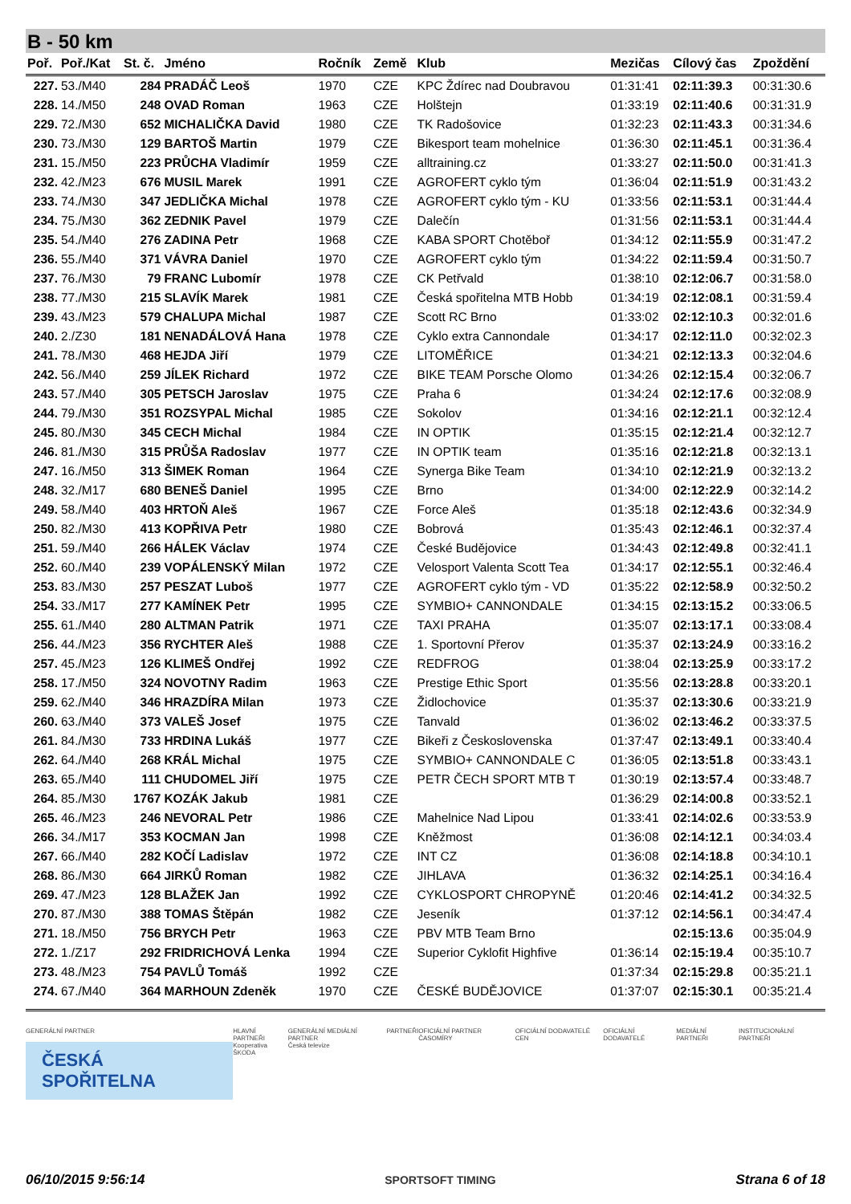B - 50 km
| Poř. | Poř./Kat | St. č. | Jméno | Ročník | Země | Klub | Mezičas | Cílový čas | Zpoždění |
| --- | --- | --- | --- | --- | --- | --- | --- | --- | --- |
| 227. | 53./M40 | 284 | PRADÁČ Leoš | 1970 | CZE | KPC Ždírec nad Doubravou | 01:31:41 | 02:11:39.3 | 00:31:30.6 |
| 228. | 14./M50 | 248 | OVAD Roman | 1963 | CZE | Holštejn | 01:33:19 | 02:11:40.6 | 00:31:31.9 |
| 229. | 72./M30 | 652 | MICHALIČKA David | 1980 | CZE | TK Radošovice | 01:32:23 | 02:11:43.3 | 00:31:34.6 |
| 230. | 73./M30 | 129 | BARTOŠ Martin | 1979 | CZE | Bikesport team mohelnice | 01:36:30 | 02:11:45.1 | 00:31:36.4 |
| 231. | 15./M50 | 223 | PRŮCHA Vladimír | 1959 | CZE | alltraining.cz | 01:33:27 | 02:11:50.0 | 00:31:41.3 |
| 232. | 42./M23 | 676 | MUSIL Marek | 1991 | CZE | AGROFERT cyklo tým | 01:36:04 | 02:11:51.9 | 00:31:43.2 |
| 233. | 74./M30 | 347 | JEDLIČKA Michal | 1978 | CZE | AGROFERT cyklo tým - KU | 01:33:56 | 02:11:53.1 | 00:31:44.4 |
| 234. | 75./M30 | 362 | ZEDNIK Pavel | 1979 | CZE | Dalečín | 01:31:56 | 02:11:53.1 | 00:31:44.4 |
| 235. | 54./M40 | 276 | ZADINA Petr | 1968 | CZE | KABA SPORT Chotěboř | 01:34:12 | 02:11:55.9 | 00:31:47.2 |
| 236. | 55./M40 | 371 | VÁVRA Daniel | 1970 | CZE | AGROFERT cyklo tým | 01:34:22 | 02:11:59.4 | 00:31:50.7 |
| 237. | 76./M30 | 79 | FRANC Lubomír | 1978 | CZE | CK Petřvald | 01:38:10 | 02:12:06.7 | 00:31:58.0 |
| 238. | 77./M30 | 215 | SLAVÍK Marek | 1981 | CZE | Česká spořitelna MTB Hobb | 01:34:19 | 02:12:08.1 | 00:31:59.4 |
| 239. | 43./M23 | 579 | CHALUPA Michal | 1987 | CZE | Scott RC Brno | 01:33:02 | 02:12:10.3 | 00:32:01.6 |
| 240. | 2./Z30 | 181 | NENADÁLOVÁ Hana | 1978 | CZE | Cyklo extra Cannondale | 01:34:17 | 02:12:11.0 | 00:32:02.3 |
| 241. | 78./M30 | 468 | HEJDA Jiří | 1979 | CZE | LITOMĚŘICE | 01:34:21 | 02:12:13.3 | 00:32:04.6 |
| 242. | 56./M40 | 259 | JÍLEK Richard | 1972 | CZE | BIKE TEAM Porsche Olomo | 01:34:26 | 02:12:15.4 | 00:32:06.7 |
| 243. | 57./M40 | 305 | PETSCH Jaroslav | 1975 | CZE | Praha 6 | 01:34:24 | 02:12:17.6 | 00:32:08.9 |
| 244. | 79./M30 | 351 | ROZSYPAL Michal | 1985 | CZE | Sokolov | 01:34:16 | 02:12:21.1 | 00:32:12.4 |
| 245. | 80./M30 | 345 | CECH Michal | 1984 | CZE | IN OPTIK | 01:35:15 | 02:12:21.4 | 00:32:12.7 |
| 246. | 81./M30 | 315 | PRŮŠA Radoslav | 1977 | CZE | IN OPTIK team | 01:35:16 | 02:12:21.8 | 00:32:13.1 |
| 247. | 16./M50 | 313 | ŠIMEK Roman | 1964 | CZE | Synerga Bike Team | 01:34:10 | 02:12:21.9 | 00:32:13.2 |
| 248. | 32./M17 | 680 | BENEŠ Daniel | 1995 | CZE | Brno | 01:34:00 | 02:12:22.9 | 00:32:14.2 |
| 249. | 58./M40 | 403 | HRTOŇ Aleš | 1967 | CZE | Force Aleš | 01:35:18 | 02:12:43.6 | 00:32:34.9 |
| 250. | 82./M30 | 413 | KOPŘIVA Petr | 1980 | CZE | Bobrová | 01:35:43 | 02:12:46.1 | 00:32:37.4 |
| 251. | 59./M40 | 266 | HÁLEK Václav | 1974 | CZE | České Budějovice | 01:34:43 | 02:12:49.8 | 00:32:41.1 |
| 252. | 60./M40 | 239 | VOPÁLENSKÝ Milan | 1972 | CZE | Velosport Valenta Scott Tea | 01:34:17 | 02:12:55.1 | 00:32:46.4 |
| 253. | 83./M30 | 257 | PESZAT Luboš | 1977 | CZE | AGROFERT cyklo tým - VD | 01:35:22 | 02:12:58.9 | 00:32:50.2 |
| 254. | 33./M17 | 277 | KAMÍNEK Petr | 1995 | CZE | SYMBIO+ CANNONDALE | 01:34:15 | 02:13:15.2 | 00:33:06.5 |
| 255. | 61./M40 | 280 | ALTMAN Patrik | 1971 | CZE | TAXI PRAHA | 01:35:07 | 02:13:17.1 | 00:33:08.4 |
| 256. | 44./M23 | 356 | RYCHTER Aleš | 1988 | CZE | 1. Sportovní Přerov | 01:35:37 | 02:13:24.9 | 00:33:16.2 |
| 257. | 45./M23 | 126 | KLIMEŠ Ondřej | 1992 | CZE | REDFROG | 01:38:04 | 02:13:25.9 | 00:33:17.2 |
| 258. | 17./M50 | 324 | NOVOTNY Radim | 1963 | CZE | Prestige Ethic Sport | 01:35:56 | 02:13:28.8 | 00:33:20.1 |
| 259. | 62./M40 | 346 | HRAZDÍRA Milan | 1973 | CZE | Židlochovice | 01:35:37 | 02:13:30.6 | 00:33:21.9 |
| 260. | 63./M40 | 373 | VALEŠ Josef | 1975 | CZE | Tanvald | 01:36:02 | 02:13:46.2 | 00:33:37.5 |
| 261. | 84./M30 | 733 | HRDINA Lukáš | 1977 | CZE | Bikeři z Československa | 01:37:47 | 02:13:49.1 | 00:33:40.4 |
| 262. | 64./M40 | 268 | KRÁL Michal | 1975 | CZE | SYMBIO+ CANNONDALE C | 01:36:05 | 02:13:51.8 | 00:33:43.1 |
| 263. | 65./M40 | 111 | CHUDOMEL Jiří | 1975 | CZE | PETR ČECH SPORT MTB T | 01:30:19 | 02:13:57.4 | 00:33:48.7 |
| 264. | 85./M30 | 1767 | KOZÁK Jakub | 1981 | CZE | | 01:36:29 | 02:14:00.8 | 00:33:52.1 |
| 265. | 46./M23 | 246 | NEVORAL Petr | 1986 | CZE | Mahelnice Nad Lipou | 01:33:41 | 02:14:02.6 | 00:33:53.9 |
| 266. | 34./M17 | 353 | KOCMAN Jan | 1998 | CZE | Kněžmost | 01:36:08 | 02:14:12.1 | 00:34:03.4 |
| 267. | 66./M40 | 282 | KOČÍ Ladislav | 1972 | CZE | INT CZ | 01:36:08 | 02:14:18.8 | 00:34:10.1 |
| 268. | 86./M30 | 664 | JIRKŮ Roman | 1982 | CZE | JIHLAVA | 01:36:32 | 02:14:25.1 | 00:34:16.4 |
| 269. | 47./M23 | 128 | BLAŽEK Jan | 1992 | CZE | CYKLOSPORT CHROPYNĚ | 01:20:46 | 02:14:41.2 | 00:34:32.5 |
| 270. | 87./M30 | 388 | TOMAS Štěpán | 1982 | CZE | Jeseník | 01:37:12 | 02:14:56.1 | 00:34:47.4 |
| 271. | 18./M50 | 756 | BRYCH Petr | 1963 | CZE | PBV MTB Team Brno | | 02:15:13.6 | 00:35:04.9 |
| 272. | 1./Z17 | 292 | FRIDRICHOVÁ Lenka | 1994 | CZE | Superior Cyklofit Highfive | 01:36:14 | 02:15:19.4 | 00:35:10.7 |
| 273. | 48./M23 | 754 | PAVLŮ Tomáš | 1992 | CZE | | 01:37:34 | 02:15:29.8 | 00:35:21.1 |
| 274. | 67./M40 | 364 | MARHOUN Zdeněk | 1970 | CZE | ČESKÉ BUDĚJOVICE | 01:37:07 | 02:15:30.1 | 00:35:21.4 |
GENERÁLNÍ PARTNER
ČESKÁ SPOŘITELNA
HLAVNÍ PARTNEŘI
Kooperativa
ŠKODA
GENERÁLNÍ MEDIÁLNÍ PARTNER
Česká televize
PARTNEŘI OFICIÁLNÍ PARTNER ČASOMÍRY OFICIÁLNÍ DODAVATELÉ CEN OFICIÁLNÍ DODAVATELÉ MEDIÁLNÍ PARTNEŘI INSTITUCIONÁLNÍ PARTNEŘI
06/10/2015 9:56:14 SPORTSOFT TIMING Strana 6 of 18